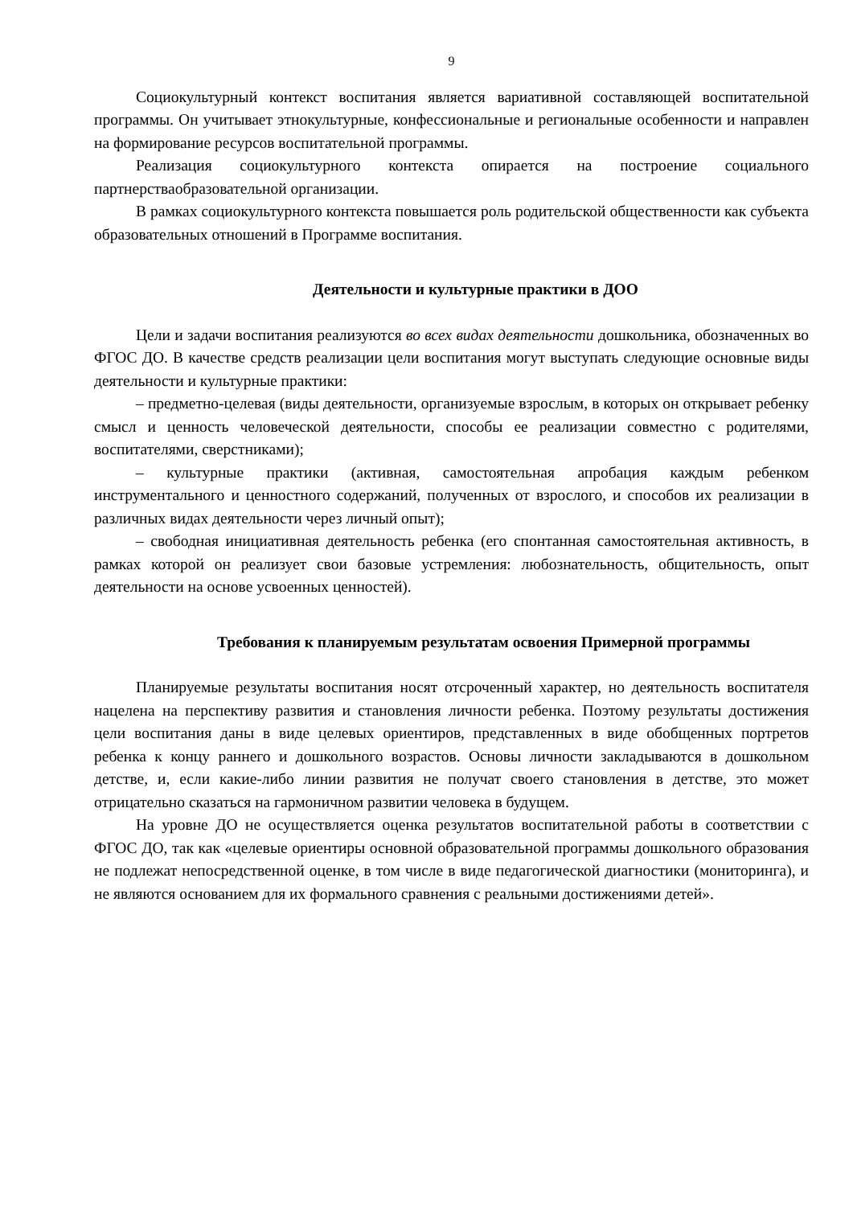9
Социокультурный контекст воспитания является вариативной составляющей воспитательной программы. Он учитывает этнокультурные, конфессиональные и региональные особенности и направлен на формирование ресурсов воспитательной программы.
Реализация социокультурного контекста опирается на построение социального партнерстваобразовательной организации.
В рамках социокультурного контекста повышается роль родительской общественности как субъекта образовательных отношений в Программе воспитания.
Деятельности и культурные практики в ДОО
Цели и задачи воспитания реализуются во всех видах деятельности дошкольника, обозначенных во ФГОС ДО. В качестве средств реализации цели воспитания могут выступать следующие основные виды деятельности и культурные практики:
– предметно-целевая (виды деятельности, организуемые взрослым, в которых он открывает ребенку смысл и ценность человеческой деятельности, способы ее реализации совместно с родителями, воспитателями, сверстниками);
– культурные практики (активная, самостоятельная апробация каждым ребенком инструментального и ценностного содержаний, полученных от взрослого, и способов их реализации в различных видах деятельности через личный опыт);
– свободная инициативная деятельность ребенка (его спонтанная самостоятельная активность, в рамках которой он реализует свои базовые устремления: любознательность, общительность, опыт деятельности на основе усвоенных ценностей).
Требования к планируемым результатам освоения Примерной программы
Планируемые результаты воспитания носят отсроченный характер, но деятельность воспитателя нацелена на перспективу развития и становления личности ребенка. Поэтому результаты достижения цели воспитания даны в виде целевых ориентиров, представленных в виде обобщенных портретов ребенка к концу раннего и дошкольного возрастов. Основы личности закладываются в дошкольном детстве, и, если какие-либо линии развития не получат своего становления в детстве, это может отрицательно сказаться на гармоничном развитии человека в будущем.
На уровне ДО не осуществляется оценка результатов воспитательной работы в соответствии с ФГОС ДО, так как «целевые ориентиры основной образовательной программы дошкольного образования не подлежат непосредственной оценке, в том числе в виде педагогической диагностики (мониторинга), и не являются основанием для их формального сравнения с реальными достижениями детей».